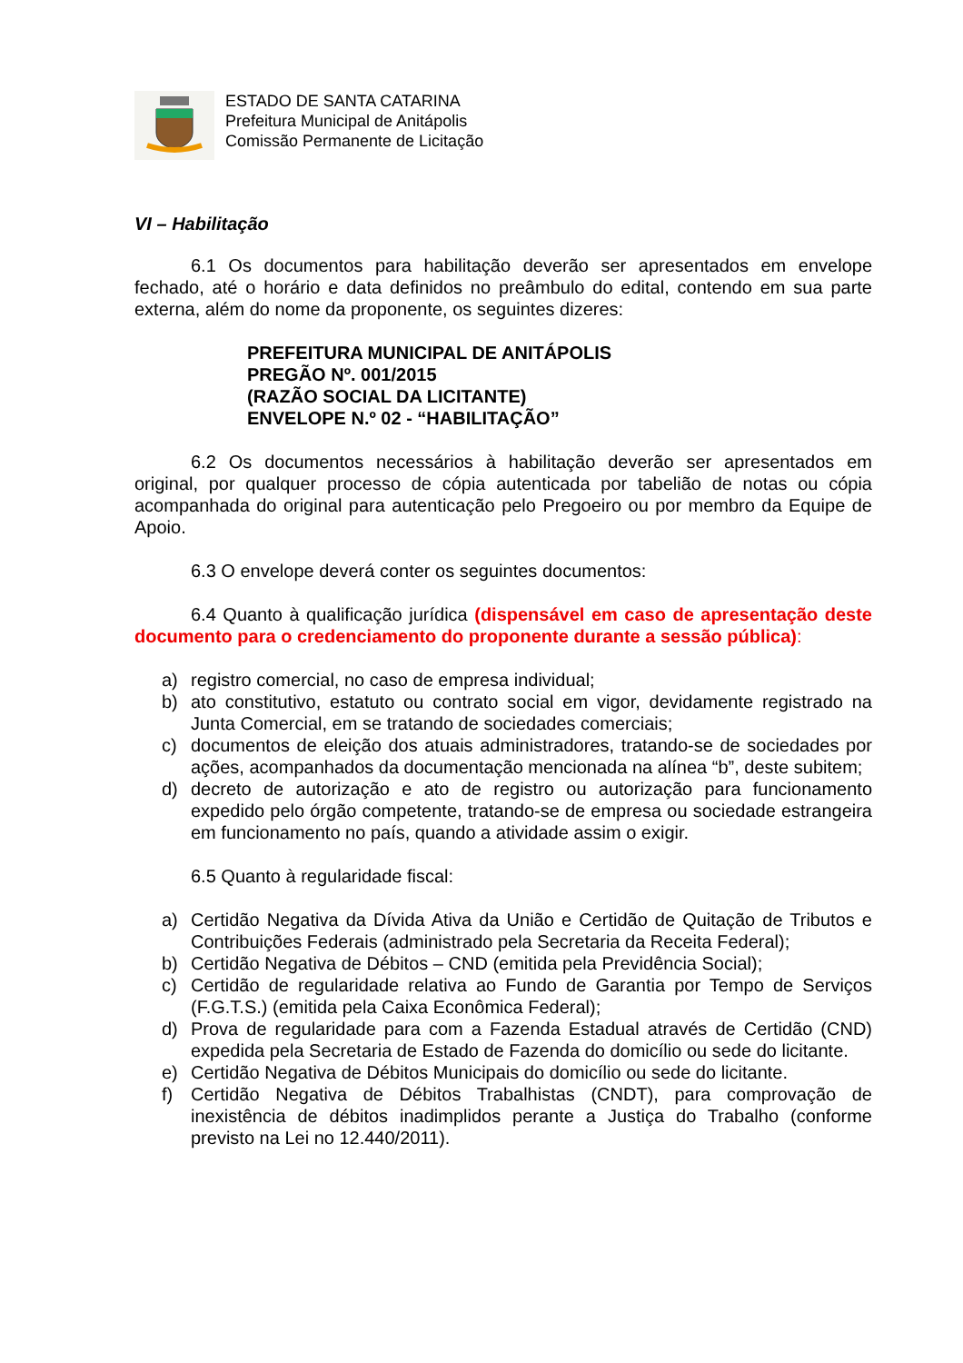ESTADO DE SANTA CATARINA
Prefeitura Municipal de Anitápolis
Comissão Permanente de Licitação
VI – Habilitação
6.1 Os documentos para habilitação deverão ser apresentados em envelope fechado, até o horário e data definidos no preâmbulo do edital, contendo em sua parte externa, além do nome da proponente, os seguintes dizeres:
PREFEITURA MUNICIPAL DE ANITÁPOLIS
PREGÃO Nº. 001/2015
(RAZÃO SOCIAL DA LICITANTE)
ENVELOPE N.º 02 - “HABILITAÇÃO”
6.2 Os documentos necessários à habilitação deverão ser apresentados em original, por qualquer processo de cópia autenticada por tabelião de notas ou cópia acompanhada do original para autenticação pelo Pregoeiro ou por membro da Equipe de Apoio.
6.3 O envelope deverá conter os seguintes documentos:
6.4 Quanto à qualificação jurídica (dispensável em caso de apresentação deste documento para o credenciamento do proponente durante a sessão pública):
a) registro comercial, no caso de empresa individual;
b) ato constitutivo, estatuto ou contrato social em vigor, devidamente registrado na Junta Comercial, em se tratando de sociedades comerciais;
c) documentos de eleição dos atuais administradores, tratando-se de sociedades por ações, acompanhados da documentação mencionada na alínea “b”, deste subitem;
d) decreto de autorização e ato de registro ou autorização para funcionamento expedido pelo órgão competente, tratando-se de empresa ou sociedade estrangeira em funcionamento no país, quando a atividade assim o exigir.
6.5 Quanto à regularidade fiscal:
a) Certidão Negativa da Dívida Ativa da União e Certidão de Quitação de Tributos e Contribuições Federais (administrado pela Secretaria da Receita Federal);
b) Certidão Negativa de Débitos – CND (emitida pela Previdência Social);
c) Certidão de regularidade relativa ao Fundo de Garantia por Tempo de Serviços (F.G.T.S.) (emitida pela Caixa Econômica Federal);
d) Prova de regularidade para com a Fazenda Estadual através de Certidão (CND) expedida pela Secretaria de Estado de Fazenda do domicílio ou sede do licitante.
e) Certidão Negativa de Débitos Municipais do domicílio ou sede do licitante.
f) Certidão Negativa de Débitos Trabalhistas (CNDT), para comprovação de inexistência de débitos inadimplidos perante a Justiça do Trabalho (conforme previsto na Lei no 12.440/2011).